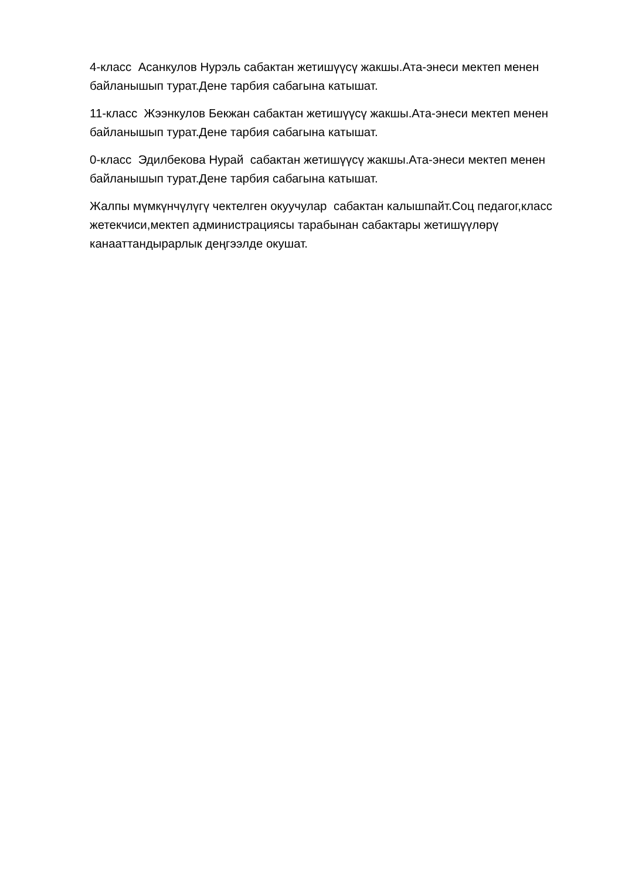4-класс Асанкулов Нурэль сабактан жетишүүсү жакшы.Ата-энеси мектеп менен байланышып турат.Дене тарбия сабагына катышат.
11-класс Жээнкулов Бекжан сабактан жетишүүсү жакшы.Ата-энеси мектеп менен байланышып турат.Дене тарбия сабагына катышат.
0-класс Эдилбекова Нурай сабактан жетишүүсү жакшы.Ата-энеси мектеп менен байланышып турат.Дене тарбия сабагына катышат.
Жалпы мүмкүнчүлүгү чектелген окуучулар сабактан калышпайт.Соц педагог,класс жетекчиси,мектеп администрациясы тарабынан сабактары жетишүүлөрү канааттандырарлык деңгээлде окушат.